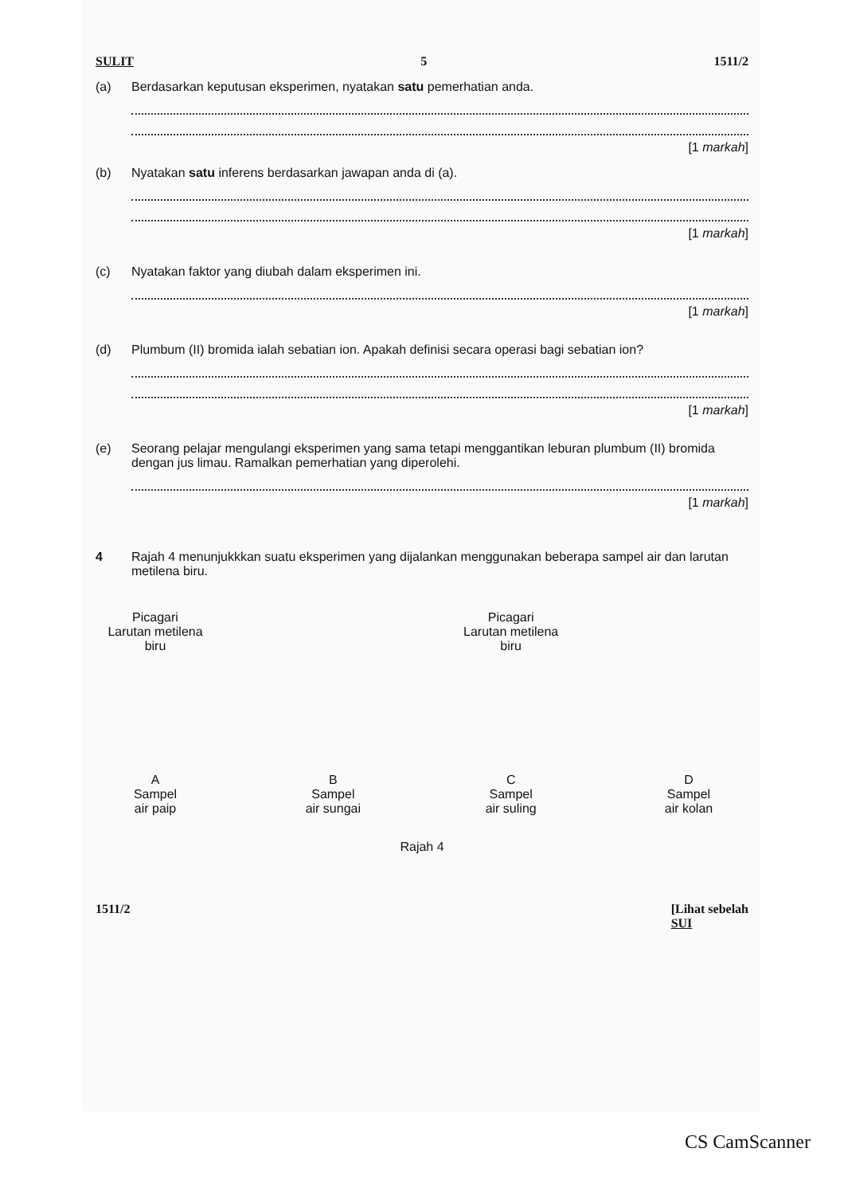SULIT 5 1511/2
(a) Berdasarkan keputusan eksperimen, nyatakan satu pemerhatian anda.
[1 markah]
(b) Nyatakan satu inferens berdasarkan jawapan anda di (a).
[1 markah]
(c) Nyatakan faktor yang diubah dalam eksperimen ini.
[1 markah]
(d) Plumbum (II) bromida ialah sebatian ion. Apakah definisi secara operasi bagi sebatian ion?
[1 markah]
(e) Seorang pelajar mengulangi eksperimen yang sama tetapi menggantikan leburan plumbum (II) bromida dengan jus limau. Ramalkan pemerhatian yang diperolehi.
[1 markah]
4 Rajah 4 menunjukkkan suatu eksperimen yang dijalankan menggunakan beberapa sampel air dan larutan metilena biru.
Picagari
Larutan metilena biru
Picagari
Larutan metilena biru
A
Sampel
air paip
B
Sampel
air sungai
C
Sampel
air suling
D
Sampel
air kolan
Rajah 4
1511/2 [Lihat sebelah
SUI
CS CamScanner